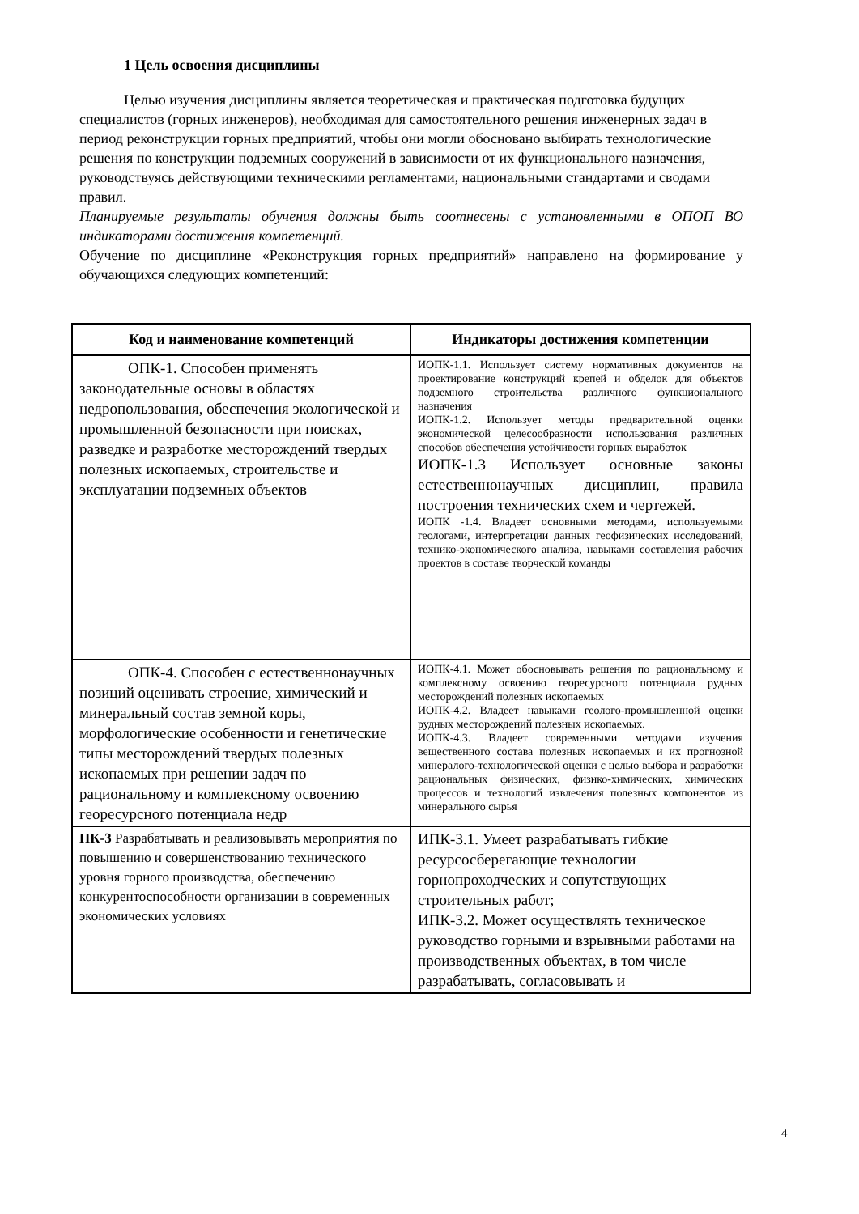1 Цель освоения дисциплины
Целью изучения дисциплины является теоретическая и практическая подготовка будущих специалистов (горных инженеров), необходимая для самостоятельного решения инженерных задач в период реконструкции горных предприятий, чтобы они могли обосновано выбирать технологические решения по конструкции подземных сооружений в зависимости от их функционального назначения, руководствуясь действующими техническими регламентами, национальными стандартами и сводами правил.
Планируемые результаты обучения должны быть соотнесены с установленными в ОПОП ВО индикаторами достижения компетенций.
Обучение по дисциплине «Реконструкция горных предприятий» направлено на формирование у обучающихся следующих компетенций:
| Код и наименование компетенций | Индикаторы достижения компетенции |
| --- | --- |
| ОПК-1. Способен применять законодательные основы в областях недропользования, обеспечения экологической и промышленной безопасности при поисках, разведке и разработке месторождений твердых полезных ископаемых, строительстве и эксплуатации подземных объектов | ИОПК-1.1. Использует систему нормативных документов на проектирование конструкций крепей и обделок для объектов подземного строительства различного функционального назначения ИОПК-1.2. Использует методы предварительной оценки экономической целесообразности использования различных способов обеспечения устойчивости горных выработок ИОПК-1.3 Использует основные законы естественнонаучных дисциплин, правила построения технических схем и чертежей. ИОПК -1.4. Владеет основными методами, используемыми геологами, интерпретации данных геофизических исследований, технико-экономического анализа, навыками составления рабочих проектов в составе творческой команды |
| ОПК-4. Способен с естественнонаучных позиций оценивать строение, химический и минеральный состав земной коры, морфологические особенности и генетические типы месторождений твердых полезных ископаемых при решении задач по рациональному и комплексному освоению георесурсного потенциала недр | ИОПК-4.1. Может обосновывать решения по рациональному и комплексному освоению георесурсного потенциала рудных месторождений полезных ископаемых ИОПК-4.2. Владеет навыками геолого-промышленной оценки рудных месторождений полезных ископаемых. ИОПК-4.3. Владеет современными методами изучения вещественного состава полезных ископаемых и их прогнозной минералого-технологической оценки с целью выбора и разработки рациональных физических, физико-химических, химических процессов и технологий извлечения полезных компонентов из минерального сырья |
| ПК-3 Разрабатывать и реализовывать мероприятия по повышению и совершенствованию технического уровня горного производства, обеспечению конкурентоспособности организации в современных экономических условиях | ИПК-3.1. Умеет разрабатывать гибкие ресурсосберегающие технологии горнопроходческих и сопутствующих строительных работ; ИПК-3.2. Может осуществлять техническое руководство горными и взрывными работами на производственных объектах, в том числе разрабатывать, согласовывать и |
4